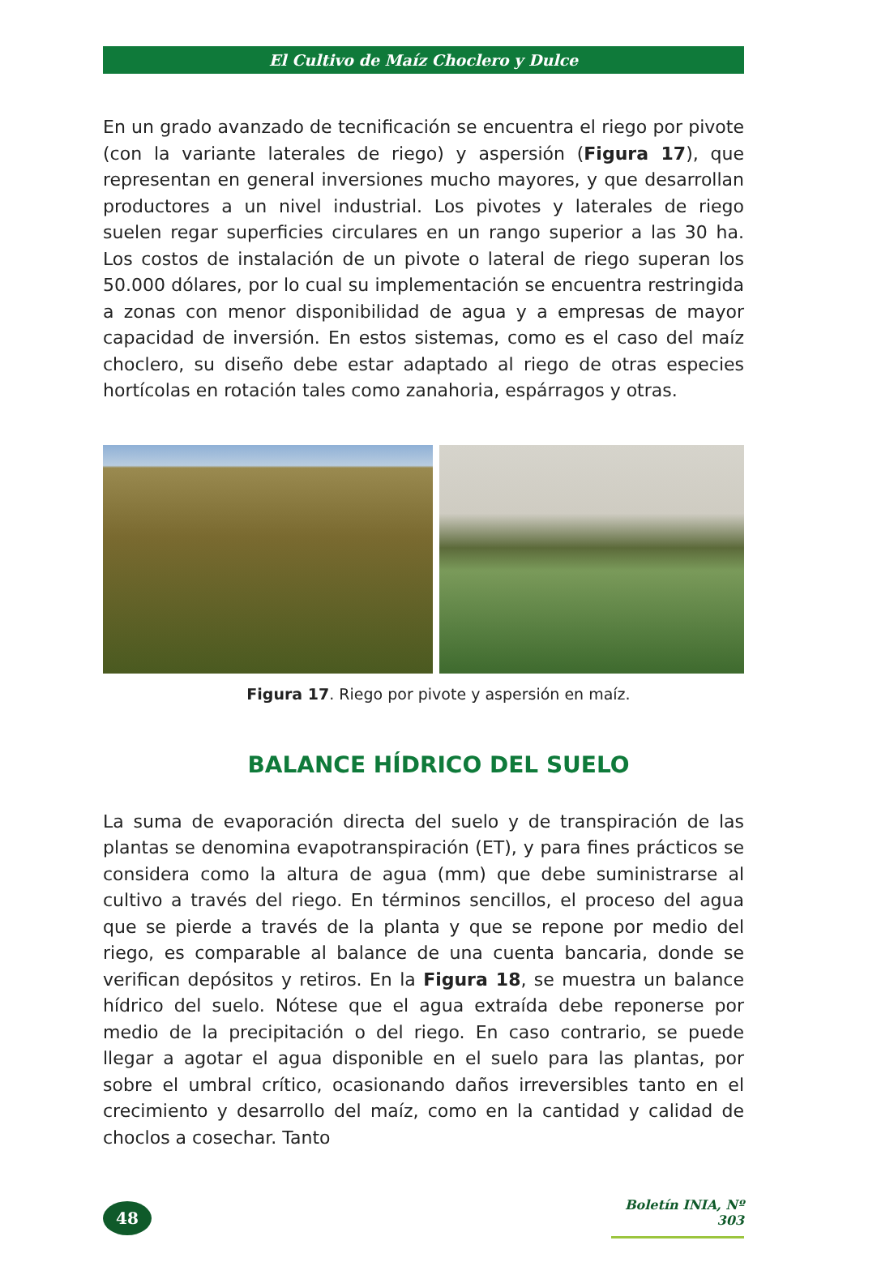El Cultivo de Maíz Choclero y Dulce
En un grado avanzado de tecnificación se encuentra el riego por pivote (con la variante laterales de riego) y aspersión (Figura 17), que representan en general inversiones mucho mayores, y que desarrollan productores a un nivel industrial. Los pivotes y laterales de riego suelen regar superficies circulares en un rango superior a las 30 ha. Los costos de instalación de un pivote o lateral de riego superan los 50.000 dólares, por lo cual su implementación se encuentra restringida a zonas con menor disponibilidad de agua y a empresas de mayor capacidad de inversión. En estos sistemas, como es el caso del maíz choclero, su diseño debe estar adaptado al riego de otras especies hortícolas en rotación tales como zanahoria, espárragos y otras.
Figura 17. Riego por pivote y aspersión en maíz.
BALANCE HÍDRICO DEL SUELO
La suma de evaporación directa del suelo y de transpiración de las plantas se denomina evapotranspiración (ET), y para fines prácticos se considera como la altura de agua (mm) que debe suministrarse al cultivo a través del riego. En términos sencillos, el proceso del agua que se pierde a través de la planta y que se repone por medio del riego, es comparable al balance de una cuenta bancaria, donde se verifican depósitos y retiros. En la Figura 18, se muestra un balance hídrico del suelo. Nótese que el agua extraída debe reponerse por medio de la precipitación o del riego. En caso contrario, se puede llegar a agotar el agua disponible en el suelo para las plantas, por sobre el umbral crítico, ocasionando daños irreversibles tanto en el crecimiento y desarrollo del maíz, como en la cantidad y calidad de choclos a cosechar. Tanto
48
Boletín INIA, Nº 303